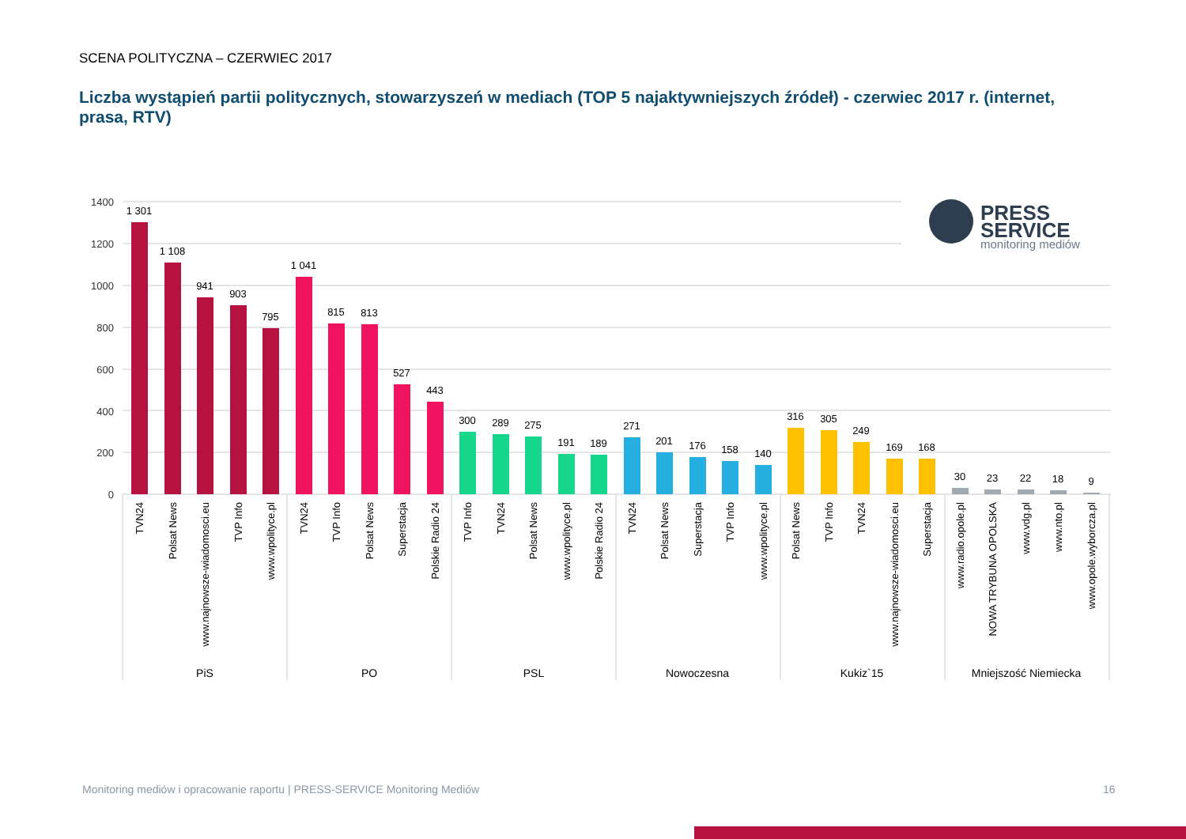SCENA POLITYCZNA – CZERWIEC 2017
Liczba wystąpień partii politycznych, stowarzyszeń w mediach (TOP 5 najaktywniejszych źródeł) - czerwiec 2017 r. (internet, prasa, RTV)
1400
1200
1000
800
600
400
200
0
1 301
1 108
941
903
795
1 041
815
813
527
443
300
289
275
191
189
271
201
176
158
140
316
305
249
169
168
30
23
22
18
9
TVN24
Polsat News
www.najnowsze-wiadomosci.eu
TVP Info
www.wpolityce.pl
TVN24
TVP Info
Polsat News
Superstacja
Polskie Radio 24
TVP Info
TVN24
Polsat News
www.wpolityce.pl
Polskie Radio 24
TVN24
Polsat News
Superstacja
TVP Info
www.wpolityce.pl
Polsat News
TVP Info
TVN24
www.najnowsze-wiadomosci.eu
Superstacja
www.radio.opole.pl
NOWA TRYBUNA OPOLSKA
www.vdg.pl
www.nto.pl
www.opole.wyborcza.pl
PiS
PO
PSL
Nowoczesna
Kukiz`15
Mniejszość Niemiecka
PRESS
SERVICE
monitoring mediów
Monitoring mediów i opracowanie raportu | PRESS-SERVICE Monitoring Mediów
16